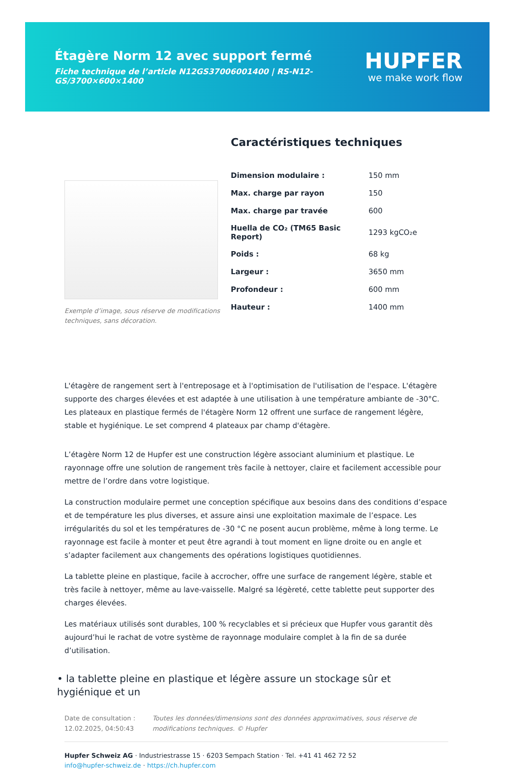Étagère Norm 12 avec support fermé
Fiche technique de l’article N12GS37006001400 | RS-N12-GS/3700×600×1400
HUPFER
we make work flow
Exemple d’image, sous réserve de modifications techniques, sans décoration.
Caractéristiques techniques
| Dimension modulaire : | 150 mm |
| Max. charge par rayon | 150 |
| Max. charge par travée | 600 |
| Huella de CO₂ (TM65 Basic Report) | 1293 kgCO₂e |
| Poids : | 68 kg |
| Largeur : | 3650 mm |
| Profondeur : | 600 mm |
| Hauteur : | 1400 mm |
L'étagère de rangement sert à l'entreposage et à l'optimisation de l'utilisation de l'espace. L'étagère supporte des charges élevées et est adaptée à une utilisation à une température ambiante de -30°C. Les plateaux en plastique fermés de l'étagère Norm 12 offrent une surface de rangement légère, stable et hygiénique. Le set comprend 4 plateaux par champ d'étagère.
L’étagère Norm 12 de Hupfer est une construction légère associant aluminium et plastique. Le rayonnage offre une solution de rangement très facile à nettoyer, claire et facilement accessible pour mettre de l’ordre dans votre logistique.
La construction modulaire permet une conception spécifique aux besoins dans des conditions d’espace et de température les plus diverses, et assure ainsi une exploitation maximale de l’espace. Les irrégularités du sol et les températures de -30 °C ne posent aucun problème, même à long terme. Le rayonnage est facile à monter et peut être agrandi à tout moment en ligne droite ou en angle et s’adapter facilement aux changements des opérations logistiques quotidiennes.
La tablette pleine en plastique, facile à accrocher, offre une surface de rangement légère, stable et très facile à nettoyer, même au lave-vaisselle. Malgré sa légèreté, cette tablette peut supporter des charges élevées.
Les matériaux utilisés sont durables, 100 % recyclables et si précieux que Hupfer vous garantit dès aujourd’hui le rachat de votre système de rayonnage modulaire complet à la fin de sa durée d’utilisation.
• la tablette pleine en plastique et légère assure un stockage sûr et hygiénique et un
Date de consultation : 12.02.2025, 04:50:43
Toutes les données/dimensions sont des données approximatives, sous réserve de modifications techniques. © Hupfer
Hupfer Schweiz AG · Industriestrasse 15 · 6203 Sempach Station · Tel. +41 41 462 72 52
info@hupfer-schweiz.de · https://ch.hupfer.com